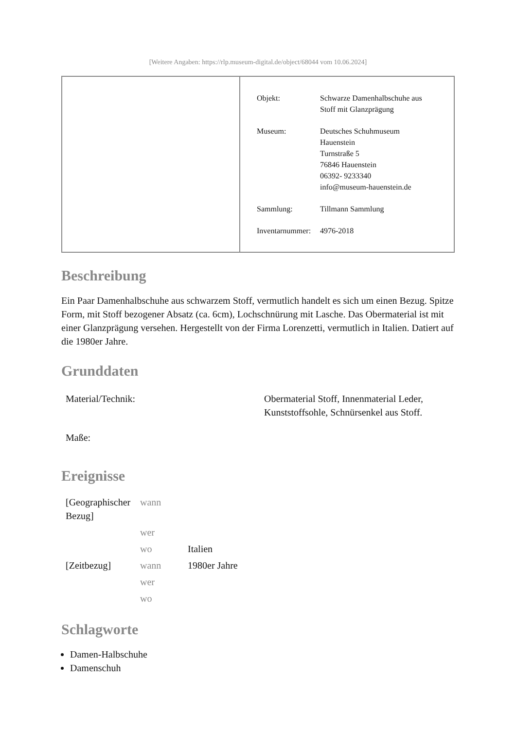[Weitere Angaben: https://rlp.museum-digital.de/object/68044 vom 10.06.2024]
| Objekt: | Schwarze Damenhalbschuhe aus Stoff mit Glanzprägung |
| Museum: | Deutsches Schuhmuseum Hauenstein Turnstraße 5 76846 Hauenstein 06392- 9233340 info@museum-hauenstein.de |
| Sammlung: | Tillmann Sammlung |
| Inventarnummer: | 4976-2018 |
Beschreibung
Ein Paar Damenhalbschuhe aus schwarzem Stoff, vermutlich handelt es sich um einen Bezug. Spitze Form, mit Stoff bezogener Absatz (ca. 6cm), Lochschnürung mit Lasche. Das Obermaterial ist mit einer Glanzprägung versehen. Hergestellt von der Firma Lorenzetti, vermutlich in Italien. Datiert auf die 1980er Jahre.
Grunddaten
| Material/Technik: | Obermaterial Stoff, Innenmaterial Leder, Kunststoffsohle, Schnürsenkel aus Stoff. |
| Maße: | |
Ereignisse
| [Geographischer Bezug] | wann | |
| | wer | |
| | wo | Italien |
| [Zeitbezug] | wann | 1980er Jahre |
| | wer | |
| | wo | |
Schlagworte
Damen-Halbschuhe
Damenschuh